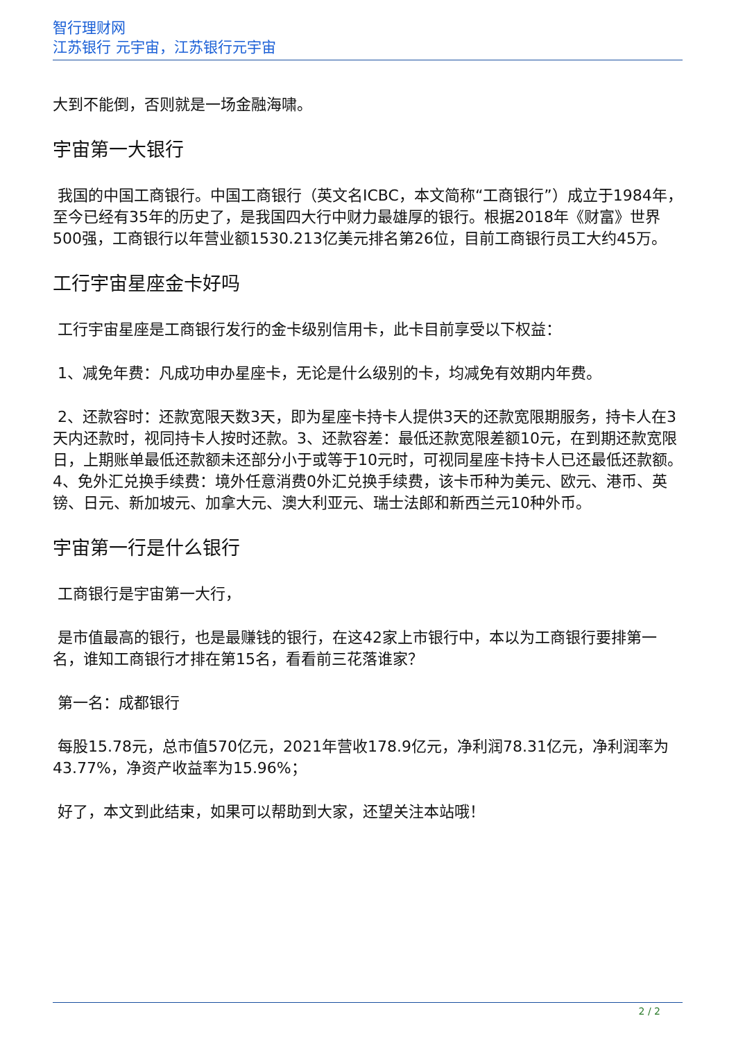智行理财网
江苏银行 元宇宙，江苏银行元宇宙
大到不能倒，否则就是一场金融海啸。
宇宙第一大银行
我国的中国工商银行。中国工商银行（英文名ICBC，本文简称“工商银行”）成立于1984年，至今已经有35年的历史了，是我国四大行中财力最雄厚的银行。根据2018年《财富》世界500强，工商银行以年营业额1530.213亿美元排名第26位，目前工商银行员工大约45万。
工行宇宙星座金卡好吗
工行宇宙星座是工商银行发行的金卡级别信用卡，此卡目前享受以下权益：
1、减免年费：凡成功申办星座卡，无论是什么级别的卡，均减免有效期内年费。
2、还款容时：还款宽限天数3天，即为星座卡持卡人提供3天的还款宽限期服务，持卡人在3天内还款时，视同持卡人按时还款。3、还款容差：最低还款宽限差额10元，在到期还款宽限日，上期账单最低还款额未还部分小于或等于10元时，可视同星座卡持卡人已还最低还款额。4、免外汇兑换手续费：境外任意消费0外汇兑换手续费，该卡币种为美元、欧元、港币、英镑、日元、新加坡元、加拿大元、澳大利亚元、瑞士法郎和新西兰元10种外币。
宇宙第一行是什么银行
工商银行是宇宙第一大行，
是市值最高的银行，也是最赚钱的银行，在这42家上市银行中，本以为工商银行要排第一名，谁知工商银行才排在第15名，看看前三花落谁家？
第一名：成都银行
每股15.78元，总市值570亿元，2021年营收178.9亿元，净利润78.31亿元，净利润率为43.77%，净资产收益率为15.96%；
好了，本文到此结束，如果可以帮助到大家，还望关注本站哦！
2 / 2